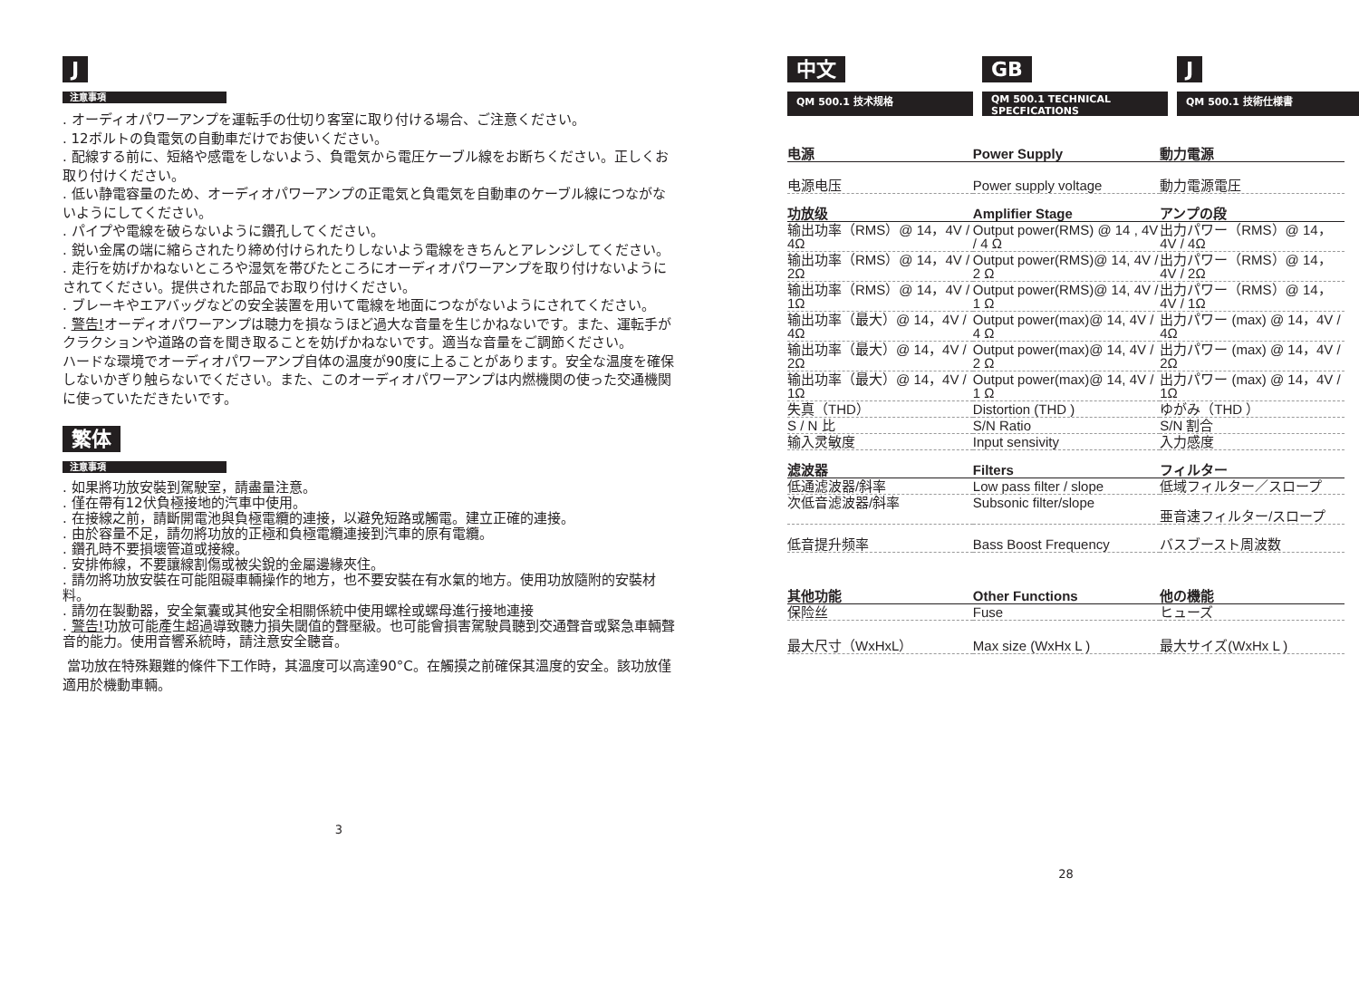J
注意事項
. オーディオパワーアンプを運転手の仕切り客室に取り付ける場合、ご注意ください。
. 12ボルトの負電気の自動車だけでお使いください。
. 配線する前に、短絡や感電をしないよう、負電気から電圧ケーブル線をお断ちください。正しくお取り付けください。
. 低い静電容量のため、オーディオパワーアンプの正電気と負電気を自動車のケーブル線につながないようにしてください。
. パイプや電線を破らないように鑽孔してください。
. 鋭い金属の端に縮らされたり締め付けられたりしないよう電線をきちんとアレンジしてください。
. 走行を妨げかねないところや湿気を帯びたところにオーディオパワーアンプを取り付けないようにされてください。提供された部品でお取り付けください。
. ブレーキやエアバッグなどの安全装置を用いて電線を地面につながないようにされてください。
. 警告!オーディオパワーアンプは聴力を損なうほど過大な音量を生じかねないです。また、運転手がクラクションや道路の音を聞き取ることを妨げかねないです。適当な音量をご調節ください。
ハードな環境でオーディオパワーアンプ自体の温度が90度に上ることがあります。安全な温度を確保しないかぎり触らないでください。また、このオーディオパワーアンプは内燃機関の使った交通機関に使っていただきたいです。
繁体
注意事項
. 如果將功放安裝到駕駛室，請盡量注意。
. 僅在帶有12伏負極接地的汽車中使用。
. 在接線之前，請斷開電池與負極電纜的連接，以避免短路或觸電。建立正確的連接。
. 由於容量不足，請勿將功放的正極和負極電纜連接到汽車的原有電纜。
. 鑽孔時不要損壞管道或接線。
. 安排佈線，不要讓線割傷或被尖銳的金屬邊緣夾住。
. 請勿將功放安裝在可能阻礙車輛操作的地方，也不要安裝在有水氣的地方。使用功放隨附的安裝材料。
. 請勿在製動器，安全氣囊或其他安全相關係統中使用螺栓或螺母進行接地連接
. 警告!功放可能產生超過導致聽力損失閾值的聲壓級。也可能會損害駕駛員聽到交通聲音或緊急車輛聲音的能力。使用音響系統時，請注意安全聽音。
當功放在特殊艱難的條件下工作時，其溫度可以高達90°C。在觸摸之前確保其溫度的安全。該功放僅適用於機動車輛。
3
中文
QM 500.1 技术规格
GB
QM 500.1 TECHNICAL SPECFICATIONS
J
QM 500.1 技術仕様書
| 电源 | Power Supply | 動力電源 |
| 电源电压 | Power supply voltage | 動力電源電圧 |
| 功放级 | Amplifier Stage | アンプの段 |
| 输出功率（RMS）@ 14，4V / 4Ω | Output power(RMS) @ 14 , 4V / 4 Ω | 出力パワー（RMS）@ 14，4V / 4Ω |
| 输出功率（RMS）@ 14，4V / 2Ω | Output power(RMS)@ 14, 4V / 2 Ω | 出力パワー（RMS）@ 14，4V / 2Ω |
| 输出功率（RMS）@ 14，4V / 1Ω | Output power(RMS)@ 14, 4V / 1 Ω | 出力パワー（RMS）@ 14，4V / 1Ω |
| 输出功率（最大）@ 14，4V / 4Ω | Output power(max)@ 14, 4V / 4 Ω | 出力パワー (max) @ 14，4V / 4Ω |
| 输出功率（最大）@ 14，4V / 2Ω | Output power(max)@ 14, 4V / 2 Ω | 出力パワー (max) @ 14，4V / 2Ω |
| 输出功率（最大）@ 14，4V / 1Ω | Output power(max)@ 14, 4V / 1 Ω | 出力パワー (max) @ 14，4V / 1Ω |
| 失真（THD） | Distortion (THD ) | ゆがみ（THD ） |
| S / N 比 | S/N Ratio | S/N 割合 |
| 输入灵敏度 | Input sensivity | 入力感度 |
| 滤波器 | Filters | フィルター |
| 低通滤波器/斜率 | Low pass filter / slope | 低域フィルター／スロープ |
| 次低音滤波器/斜率 | Subsonic filter/slope | 亜音速フィルター/スロープ |
| 低音提升频率 | Bass Boost Frequency | バスブースト周波数 |
| 其他功能 | Other Functions | 他の機能 |
| 保险丝 | Fuse | ヒューズ |
| 最大尺寸（WxHxL） | Max size (WxHx L ) | 最大サイズ(WxHx L ) |
28